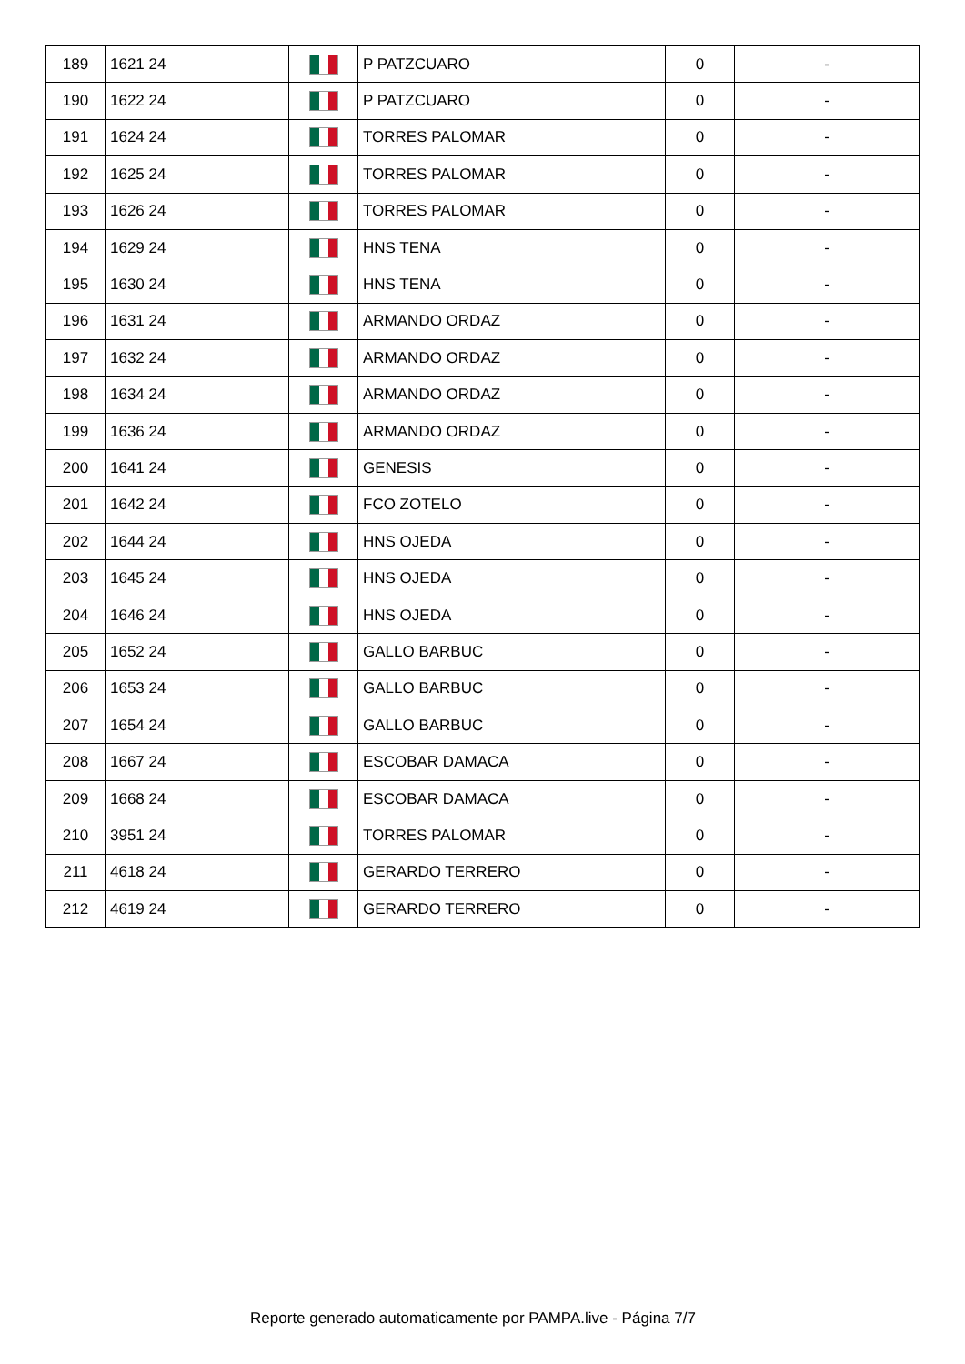| 189 | 1621 24 | | P PATZCUARO | 0 | - |
| 190 | 1622 24 | | P PATZCUARO | 0 | - |
| 191 | 1624 24 | | TORRES PALOMAR | 0 | - |
| 192 | 1625 24 | | TORRES PALOMAR | 0 | - |
| 193 | 1626 24 | | TORRES PALOMAR | 0 | - |
| 194 | 1629 24 | | HNS TENA | 0 | - |
| 195 | 1630 24 | | HNS TENA | 0 | - |
| 196 | 1631 24 | | ARMANDO ORDAZ | 0 | - |
| 197 | 1632 24 | | ARMANDO ORDAZ | 0 | - |
| 198 | 1634 24 | | ARMANDO ORDAZ | 0 | - |
| 199 | 1636 24 | | ARMANDO ORDAZ | 0 | - |
| 200 | 1641 24 | | GENESIS | 0 | - |
| 201 | 1642 24 | | FCO ZOTELO | 0 | - |
| 202 | 1644 24 | | HNS OJEDA | 0 | - |
| 203 | 1645 24 | | HNS OJEDA | 0 | - |
| 204 | 1646 24 | | HNS OJEDA | 0 | - |
| 205 | 1652 24 | | GALLO BARBUC | 0 | - |
| 206 | 1653 24 | | GALLO BARBUC | 0 | - |
| 207 | 1654 24 | | GALLO BARBUC | 0 | - |
| 208 | 1667 24 | | ESCOBAR DAMACA | 0 | - |
| 209 | 1668 24 | | ESCOBAR DAMACA | 0 | - |
| 210 | 3951 24 | | TORRES PALOMAR | 0 | - |
| 211 | 4618 24 | | GERARDO TERRERO | 0 | - |
| 212 | 4619 24 | | GERARDO TERRERO | 0 | - |
Reporte generado automaticamente por PAMPA.live - Página 7/7